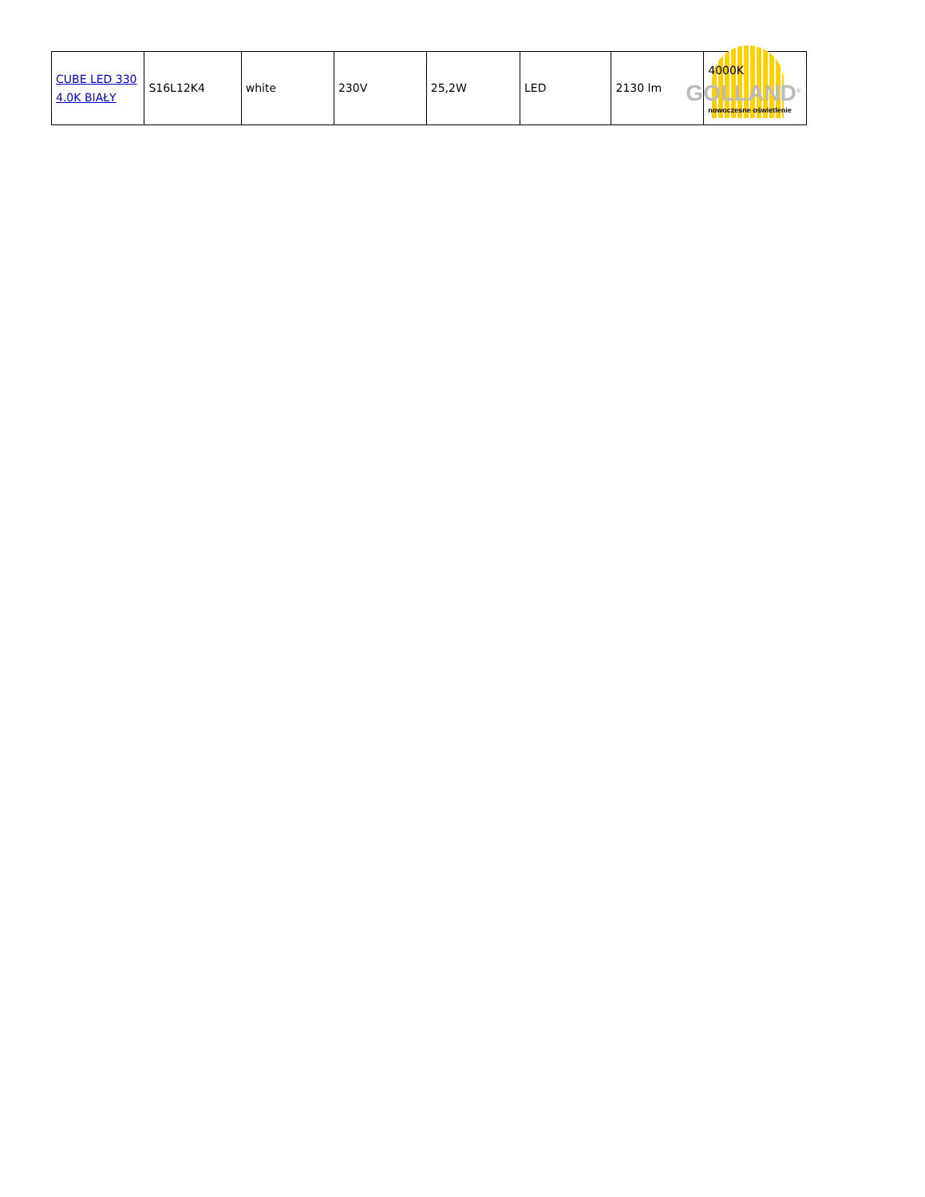| CUBE LED 330 4.0K BIAŁY | S16L12K4 | white | 230V | 25,2W | LED | 2130 lm | 4000K GOLLAND<sup>®</sup> nowoczesne oświetlenie |